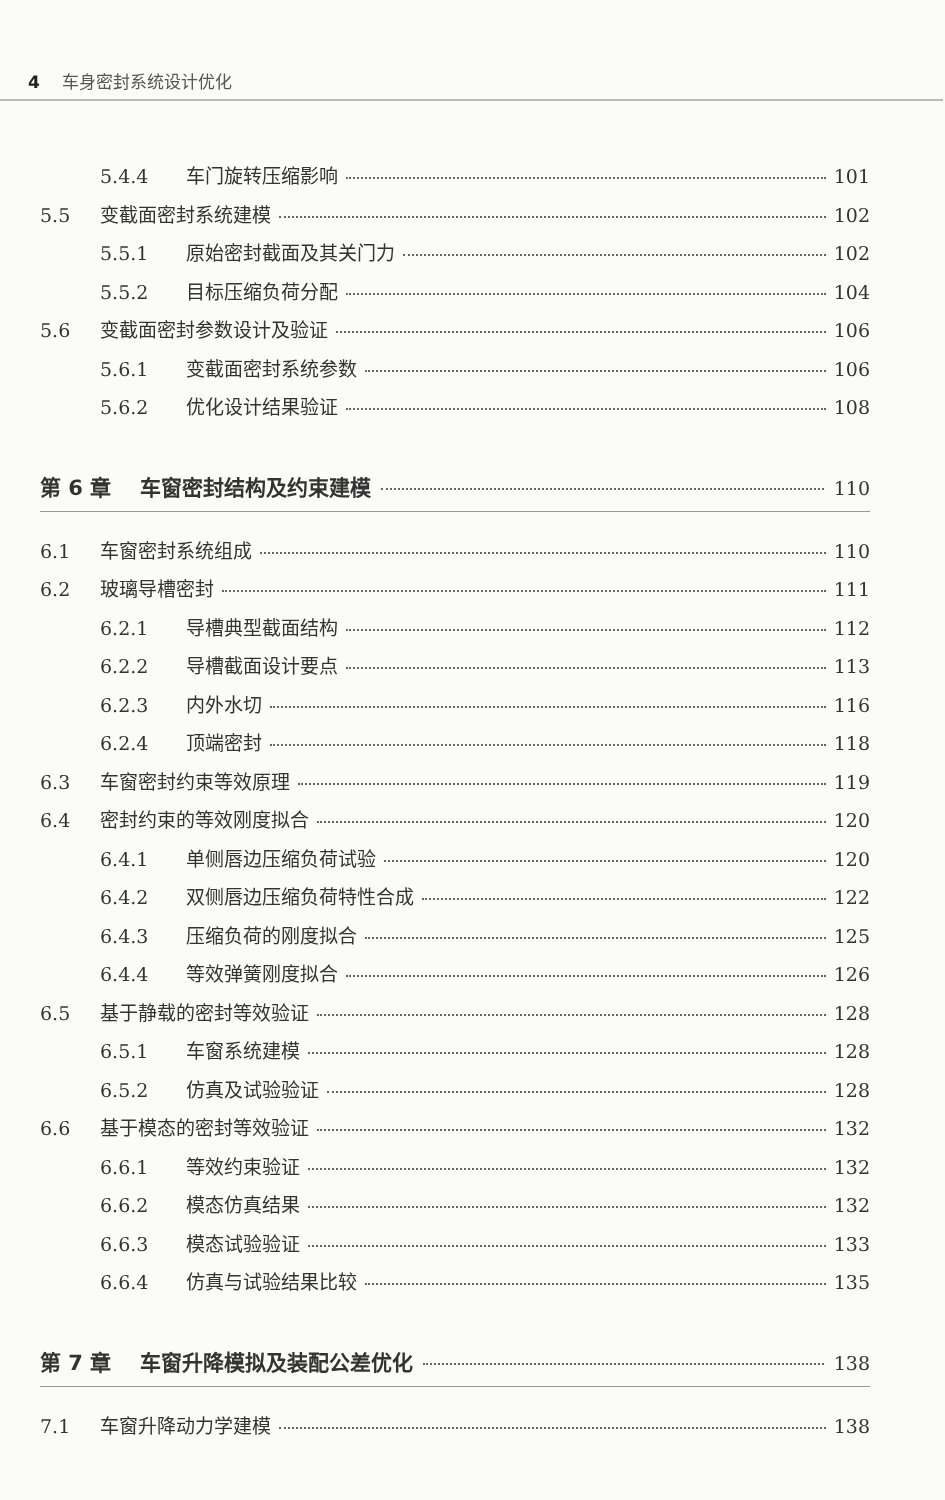4 车身密封系统设计优化
5.4.4 车门旋转压缩影响 101
5.5 变截面密封系统建模 102
5.5.1 原始密封截面及其关门力 102
5.5.2 目标压缩负荷分配 104
5.6 变截面密封参数设计及验证 106
5.6.1 变截面密封系统参数 106
5.6.2 优化设计结果验证 108
第 6 章 车窗密封结构及约束建模 110
6.1 车窗密封系统组成 110
6.2 玻璃导槽密封 111
6.2.1 导槽典型截面结构 112
6.2.2 导槽截面设计要点 113
6.2.3 内外水切 116
6.2.4 顶端密封 118
6.3 车窗密封约束等效原理 119
6.4 密封约束的等效刚度拟合 120
6.4.1 单侧唇边压缩负荷试验 120
6.4.2 双侧唇边压缩负荷特性合成 122
6.4.3 压缩负荷的刚度拟合 125
6.4.4 等效弹簧刚度拟合 126
6.5 基于静载的密封等效验证 128
6.5.1 车窗系统建模 128
6.5.2 仿真及试验验证 128
6.6 基于模态的密封等效验证 132
6.6.1 等效约束验证 132
6.6.2 模态仿真结果 132
6.6.3 模态试验验证 133
6.6.4 仿真与试验结果比较 135
第 7 章 车窗升降模拟及装配公差优化 138
7.1 车窗升降动力学建模 138